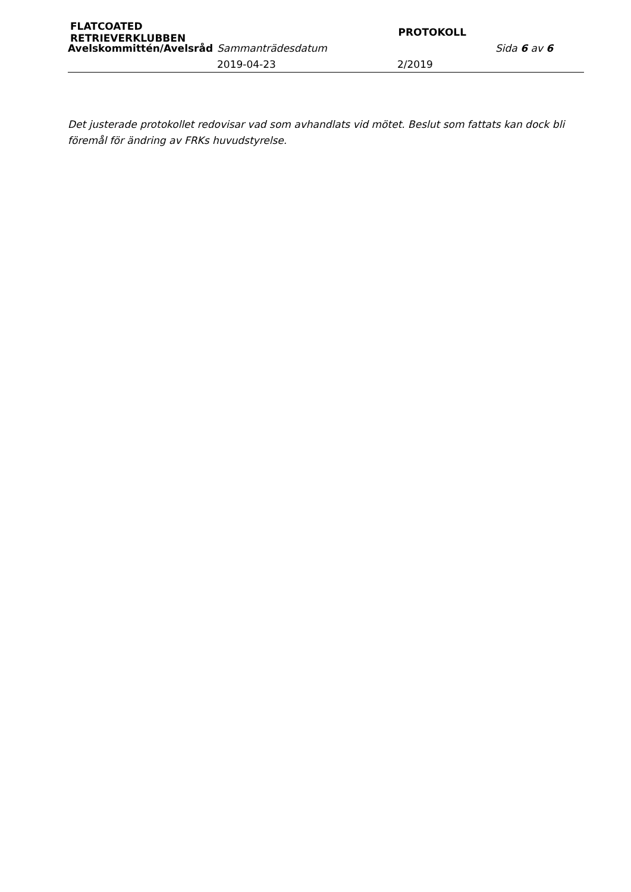FLATCOATED RETRIEVERKLUBBEN
PROTOKOLL
Avelskommittén/Avelsråd Sammanträdesdatum Sida 6 av 6
2019-04-23 2/2019
Det justerade protokollet redovisar vad som avhandlats vid mötet. Beslut som fattats kan dock bli föremål för ändring av FRKs huvudstyrelse.